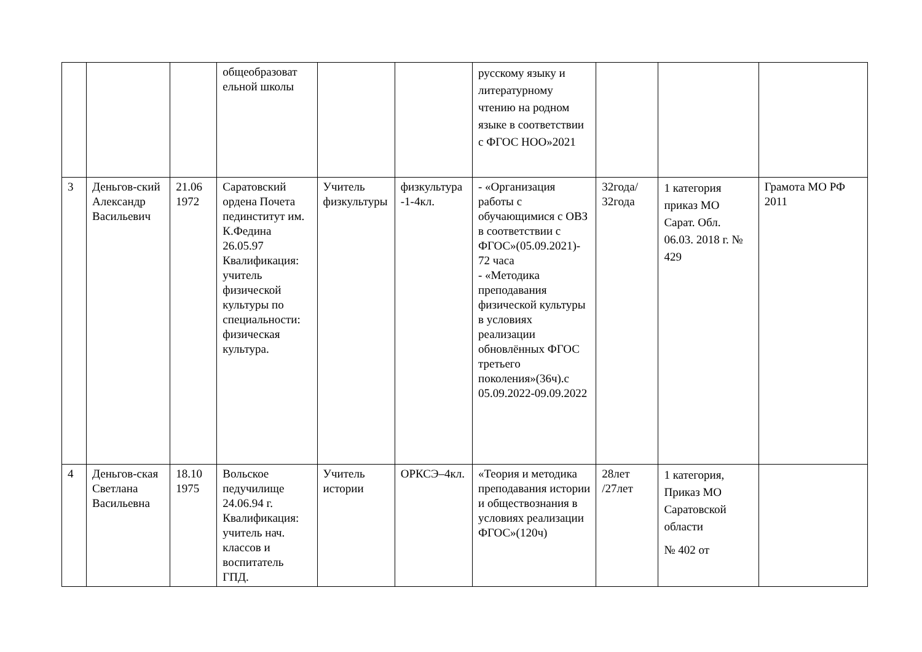| | | | общеобразоват ельной школы | | | русскому языку и литературному чтению на родном языке в соответствии с ФГОС НОО»2021 | | | |
| 3 | Деньгов-ский Александр Васильевич | 21.06 1972 | Саратовский ордена Почета пединститут им. К.Федина 26.05.97 Квалификация: учитель физической культуры по специальности: физическая культура. | Учитель физкультуры | физкультура -1-4кл. | - «Организация работы с обучающимися с ОВЗ в соответствии с ФГОС»(05.09.2021)- 72 часа - «Методика преподавания физической культуры в условиях реализации обновлённых ФГОС третьего поколения»(36ч).с 05.09.2022-09.09.2022 | 32года/ 32года | 1 категория приказ МО Сарат. Обл. 06.03. 2018 г. № 429 | Грамота МО РФ 2011 |
| 4 | Деньгов-ская Светлана Васильевна | 18.10 1975 | Вольское педучилище 24.06.94 г. Квалификация: учитель нач. классов и воспитатель ГПД. | Учитель истории | ОРКСЭ–4кл. | «Теория и методика преподавания истории и обществознания в условиях реализации ФГОС»(120ч) | 28лет /27лет | 1 категория, Приказ МО Саратовской области № 402 от | |